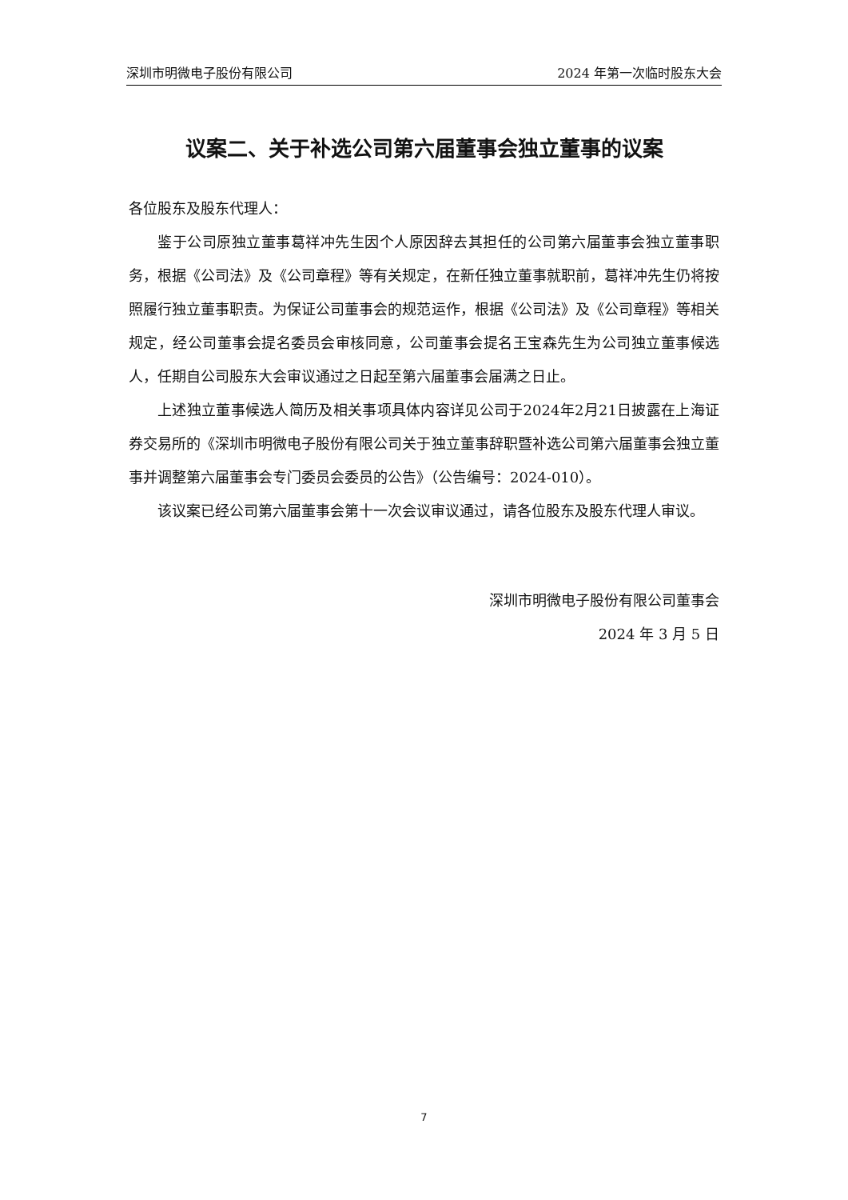深圳市明微电子股份有限公司 2024 年第一次临时股东大会
议案二、关于补选公司第六届董事会独立董事的议案
各位股东及股东代理人：
鉴于公司原独立董事葛祥冲先生因个人原因辞去其担任的公司第六届董事会独立董事职务，根据《公司法》及《公司章程》等有关规定，在新任独立董事就职前，葛祥冲先生仍将按照履行独立董事职责。为保证公司董事会的规范运作，根据《公司法》及《公司章程》等相关规定，经公司董事会提名委员会审核同意，公司董事会提名王宝森先生为公司独立董事候选人，任期自公司股东大会审议通过之日起至第六届董事会届满之日止。
上述独立董事候选人简历及相关事项具体内容详见公司于2024年2月21日披露在上海证券交易所的《深圳市明微电子股份有限公司关于独立董事辞职暨补选公司第六届董事会独立董事并调整第六届董事会专门委员会委员的公告》（公告编号：2024-010）。
该议案已经公司第六届董事会第十一次会议审议通过，请各位股东及股东代理人审议。
深圳市明微电子股份有限公司董事会
2024 年 3 月 5 日
7